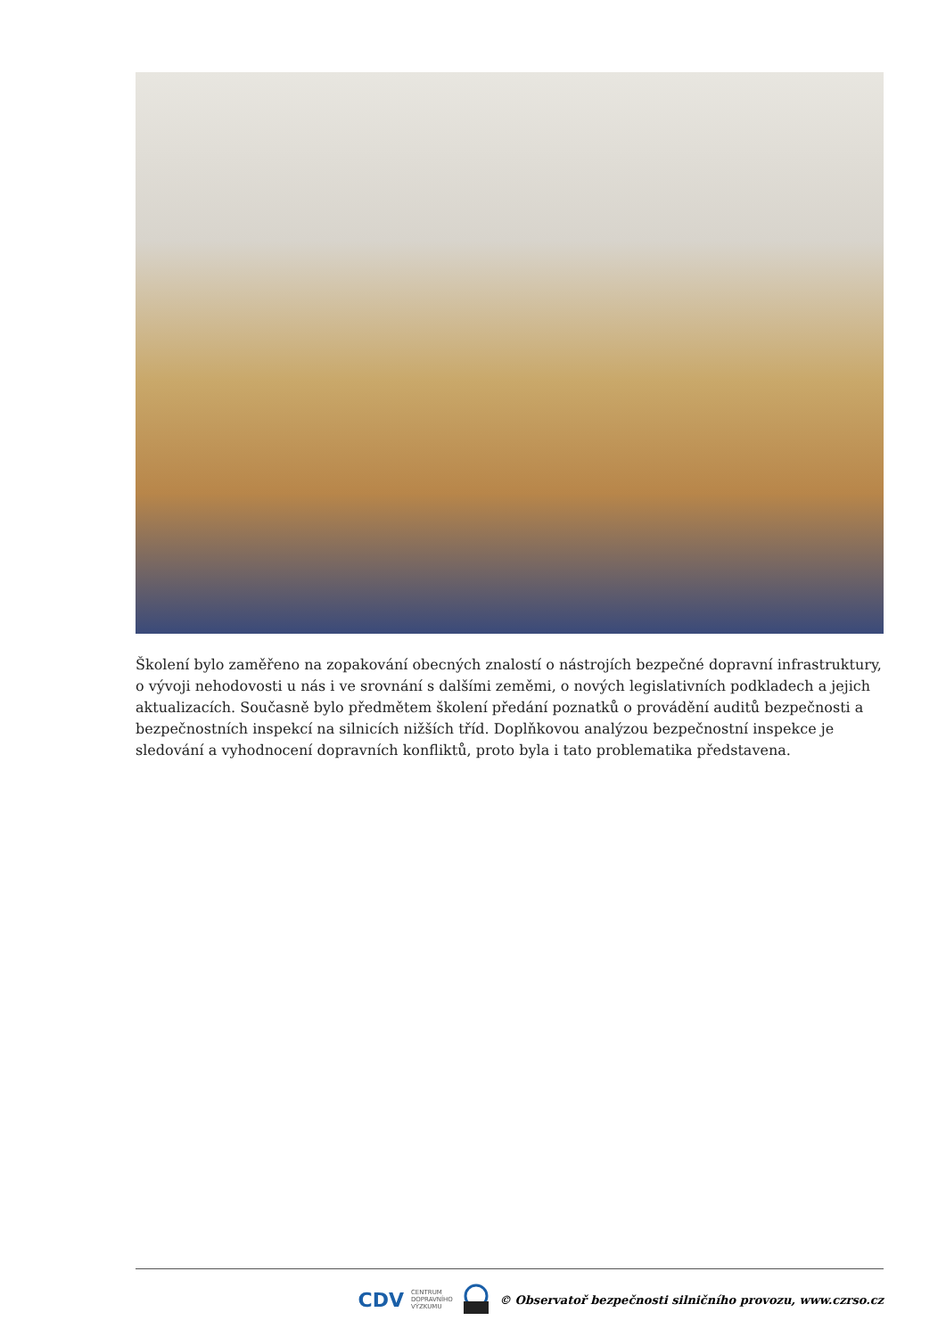Školení bylo zaměřeno na zopakování obecných znalostí o nástrojích bezpečné dopravní infrastruktury, o vývoji nehodovosti u nás i ve srovnání s dalšími zeměmi, o nových legislativních podkladech a jejich aktualizacích. Současně bylo předmětem školení předání poznatků o provádění auditů bezpečnosti a bezpečnostních inspekcí na silnicích nižších tříd. Doplňkovou analýzou bezpečnostní inspekce je sledování a vyhodnocení dopravních konfliktů, proto byla i tato problematika představena.
CDV CENTRUM
DOPRAVNÍHO
VÝZKUMU © Observatoř bezpečnosti silničního provozu, www.czrso.cz